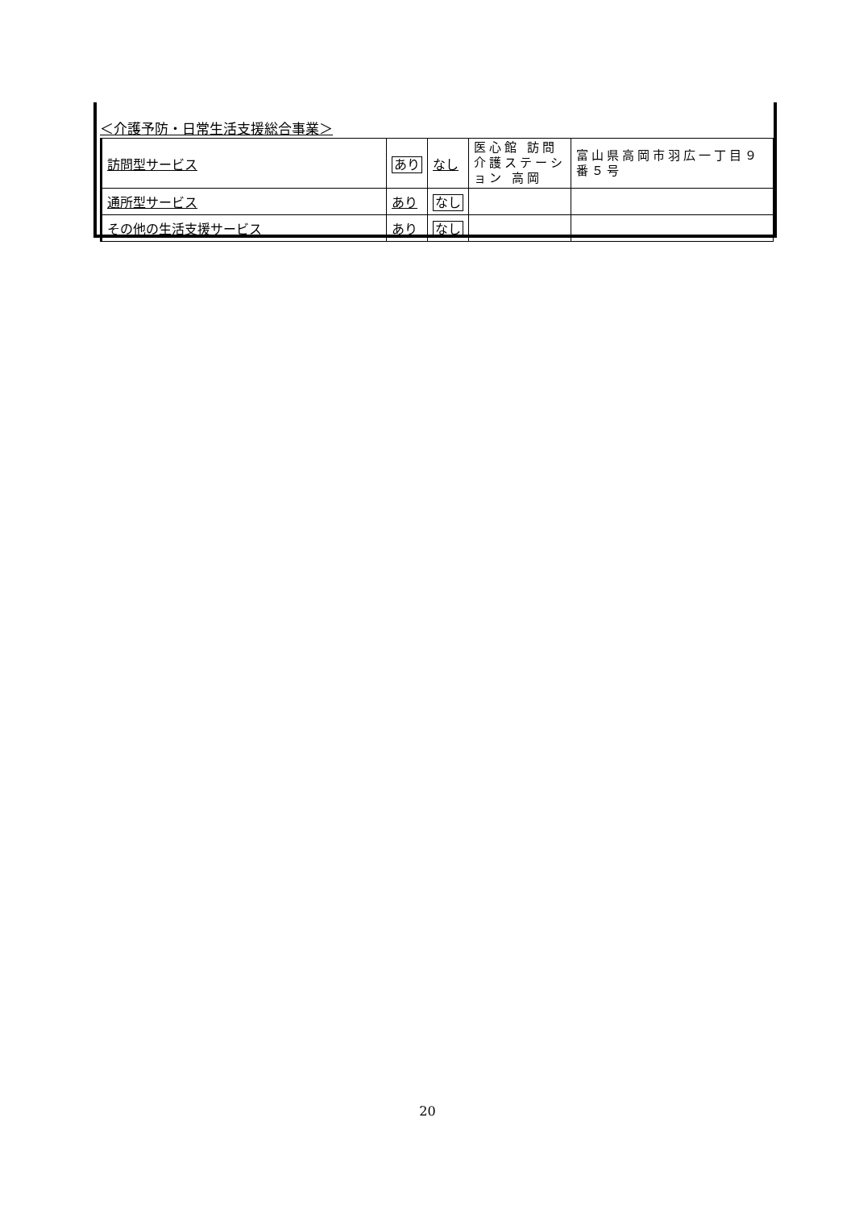＜介護予防・日常生活支援総合事業＞
| 訪問型サービス | あり | なし | 医心館 訪問介護ステーション 高岡 | 富山県高岡市羽広一丁目９番５号 |
| 通所型サービス | あり | なし | | |
| その他の生活支援サービス | あり | なし | | |
20